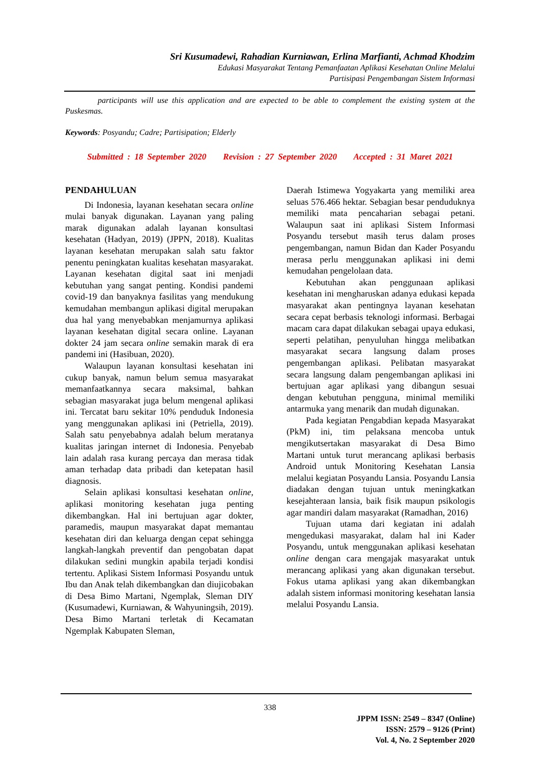Sri Kusumadewi, Rahadian Kurniawan, Erlina Marfianti, Achmad Khodzim
Edukasi Masyarakat Tentang Pemanfaatan Aplikasi Kesehatan Online Melalui
Partisipasi Pengembangan Sistem Informasi
participants will use this application and are expected to be able to complement the existing system at the Puskesmas.
Keywords: Posyandu; Cadre; Partisipation; Elderly
Submitted : 18 September 2020 Revision : 27 September 2020 Accepted : 31 Maret 2021
PENDAHULUAN
Di Indonesia, layanan kesehatan secara online mulai banyak digunakan. Layanan yang paling marak digunakan adalah layanan konsultasi kesehatan (Hadyan, 2019) (JPPN, 2018). Kualitas layanan kesehatan merupakan salah satu faktor penentu peningkatan kualitas kesehatan masyarakat. Layanan kesehatan digital saat ini menjadi kebutuhan yang sangat penting. Kondisi pandemi covid-19 dan banyaknya fasilitas yang mendukung kemudahan membangun aplikasi digital merupakan dua hal yang menyebabkan menjamurnya aplikasi layanan kesehatan digital secara online. Layanan dokter 24 jam secara online semakin marak di era pandemi ini (Hasibuan, 2020).
Walaupun layanan konsultasi kesehatan ini cukup banyak, namun belum semua masyarakat memanfaatkannya secara maksimal, bahkan sebagian masyarakat juga belum mengenal aplikasi ini. Tercatat baru sekitar 10% penduduk Indonesia yang menggunakan aplikasi ini (Petriella, 2019). Salah satu penyebabnya adalah belum meratanya kualitas jaringan internet di Indonesia. Penyebab lain adalah rasa kurang percaya dan merasa tidak aman terhadap data pribadi dan ketepatan hasil diagnosis.
Selain aplikasi konsultasi kesehatan online, aplikasi monitoring kesehatan juga penting dikembangkan. Hal ini bertujuan agar dokter, paramedis, maupun masyarakat dapat memantau kesehatan diri dan keluarga dengan cepat sehingga langkah-langkah preventif dan pengobatan dapat dilakukan sedini mungkin apabila terjadi kondisi tertentu. Aplikasi Sistem Informasi Posyandu untuk Ibu dan Anak telah dikembangkan dan diujicobakan di Desa Bimo Martani, Ngemplak, Sleman DIY (Kusumadewi, Kurniawan, & Wahyuningsih, 2019). Desa Bimo Martani terletak di Kecamatan Ngemplak Kabupaten Sleman,
Daerah Istimewa Yogyakarta yang memiliki area seluas 576.466 hektar. Sebagian besar penduduknya memiliki mata pencaharian sebagai petani. Walaupun saat ini aplikasi Sistem Informasi Posyandu tersebut masih terus dalam proses pengembangan, namun Bidan dan Kader Posyandu merasa perlu menggunakan aplikasi ini demi kemudahan pengelolaan data.
Kebutuhan akan penggunaan aplikasi kesehatan ini mengharuskan adanya edukasi kepada masyarakat akan pentingnya layanan kesehatan secara cepat berbasis teknologi informasi. Berbagai macam cara dapat dilakukan sebagai upaya edukasi, seperti pelatihan, penyuluhan hingga melibatkan masyarakat secara langsung dalam proses pengembangan aplikasi. Pelibatan masyarakat secara langsung dalam pengembangan aplikasi ini bertujuan agar aplikasi yang dibangun sesuai dengan kebutuhan pengguna, minimal memiliki antarmuka yang menarik dan mudah digunakan.
Pada kegiatan Pengabdian kepada Masyarakat (PkM) ini, tim pelaksana mencoba untuk mengikutsertakan masyarakat di Desa Bimo Martani untuk turut merancang aplikasi berbasis Android untuk Monitoring Kesehatan Lansia melalui kegiatan Posyandu Lansia. Posyandu Lansia diadakan dengan tujuan untuk meningkatkan kesejahteraan lansia, baik fisik maupun psikologis agar mandiri dalam masyarakat (Ramadhan, 2016)
Tujuan utama dari kegiatan ini adalah mengedukasi masyarakat, dalam hal ini Kader Posyandu, untuk menggunakan aplikasi kesehatan online dengan cara mengajak masyarakat untuk merancang aplikasi yang akan digunakan tersebut. Fokus utama aplikasi yang akan dikembangkan adalah sistem informasi monitoring kesehatan lansia melalui Posyandu Lansia.
338
JPPM ISSN: 2549 – 8347 (Online)
ISSN: 2579 – 9126 (Print)
Vol. 4, No. 2 September 2020